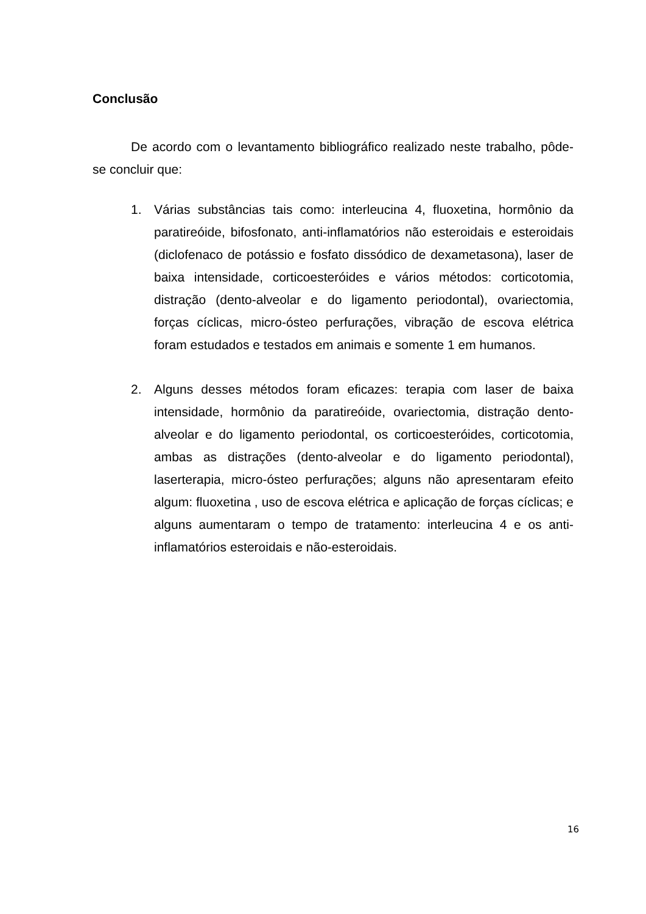Conclusão
De acordo com o levantamento bibliográfico realizado neste trabalho, pôde-se concluir que:
1. Várias substâncias tais como: interleucina 4, fluoxetina, hormônio da paratireóide, bifosfonato, anti-inflamatórios não esteroidais e esteroidais (diclofenaco de potássio e fosfato dissódico de dexametasona), laser de baixa intensidade, corticoesteróides e vários métodos: corticotomia, distração (dento-alveolar e do ligamento periodontal), ovariectomia, forças cíclicas, micro-ósteo perfurações, vibração de escova elétrica foram estudados e testados em animais e somente 1 em humanos.
2. Alguns desses métodos foram eficazes: terapia com laser de baixa intensidade, hormônio da paratireóide, ovariectomia, distração dento-alveolar e do ligamento periodontal, os corticoesteróides, corticotomia, ambas as distrações (dento-alveolar e do ligamento periodontal), laserterapia, micro-ósteo perfurações; alguns não apresentaram efeito algum: fluoxetina , uso de escova elétrica e aplicação de forças cíclicas; e alguns aumentaram o tempo de tratamento: interleucina 4 e os anti-inflamatórios esteroidais e não-esteroidais.
16